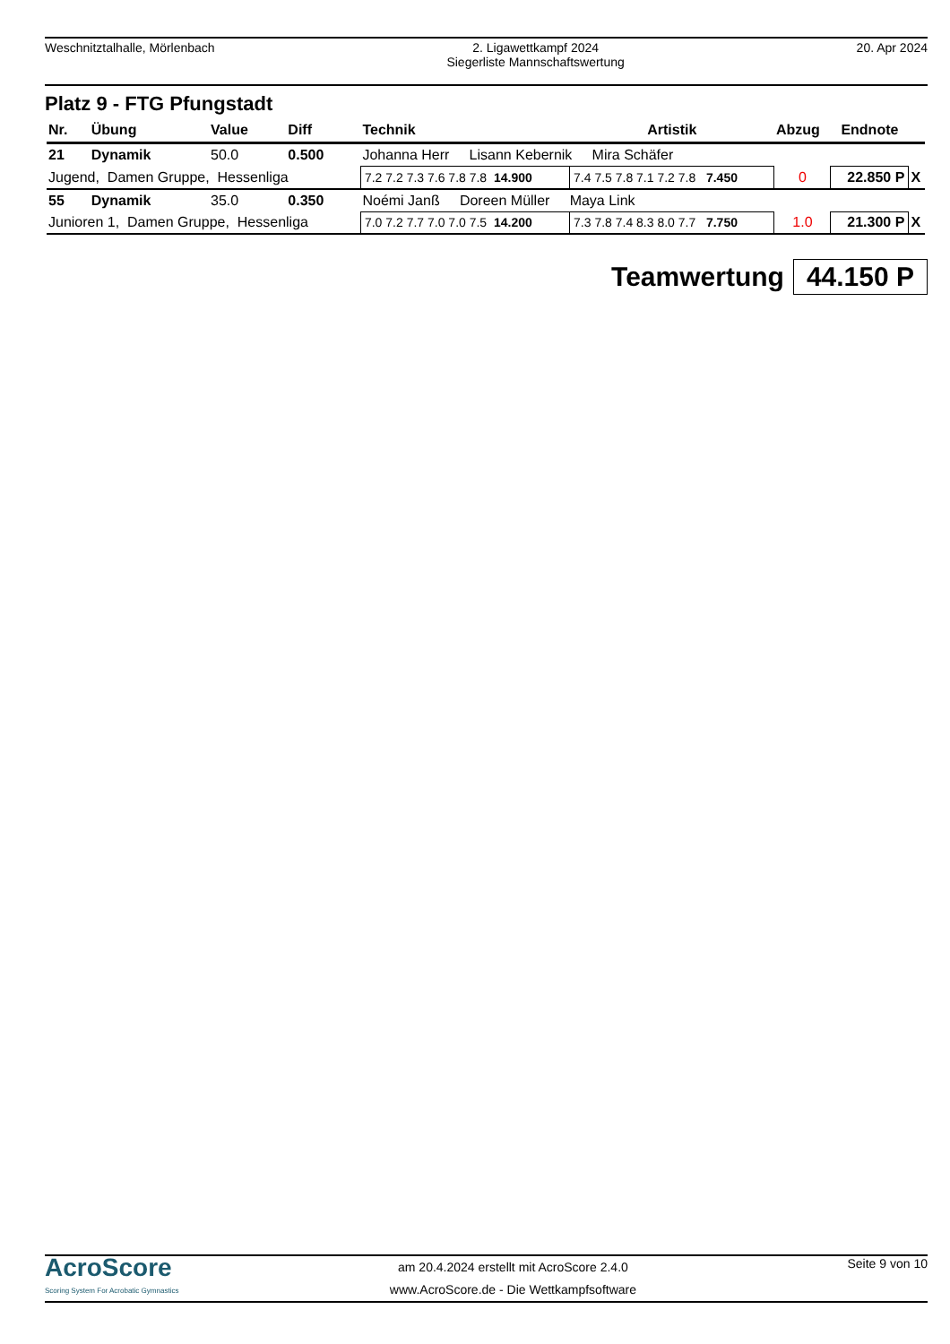Weschnitztalhalle, Mörlenbach 2. Ligawettkampf 2024
Siegerliste Mannschaftswertung
20. Apr 2024
Platz 9 - FTG Pfungstadt
| Nr. | Übung | Value | Diff | Technik | Artistik | Abzug | Endnote | |
| --- | --- | --- | --- | --- | --- | --- | --- | --- |
| 21 | Dynamik | 50.0 | 0.500 | Johanna Herr Lisann Kebernik Mira Schäfer | | | | |
| Jugend, Damen Gruppe, Hessenliga | | | | 7.2 7.2 7.3 7.6 7.8 7.8 14.900 | 7.4 7.5 7.8 7.1 7.2 7.8 7.450 | 0 | 22.850 P | X |
| 55 | Dynamik | 35.0 | 0.350 | Noémi Janß Doreen Müller Maya Link | | | | |
| Junioren 1, Damen Gruppe, Hessenliga | | | | 7.0 7.2 7.7 7.0 7.0 7.5 14.200 | 7.3 7.8 7.4 8.3 8.0 7.7 7.750 | 1.0 | 21.300 P | X |
Teamwertung 44.150 P
AcroScore
Scoring System For Acrobatic Gymnastics
am 20.4.2024 erstellt mit AcroScore 2.4.0
www.AcroScore.de - Die Wettkampfsoftware
Seite 9 von 10